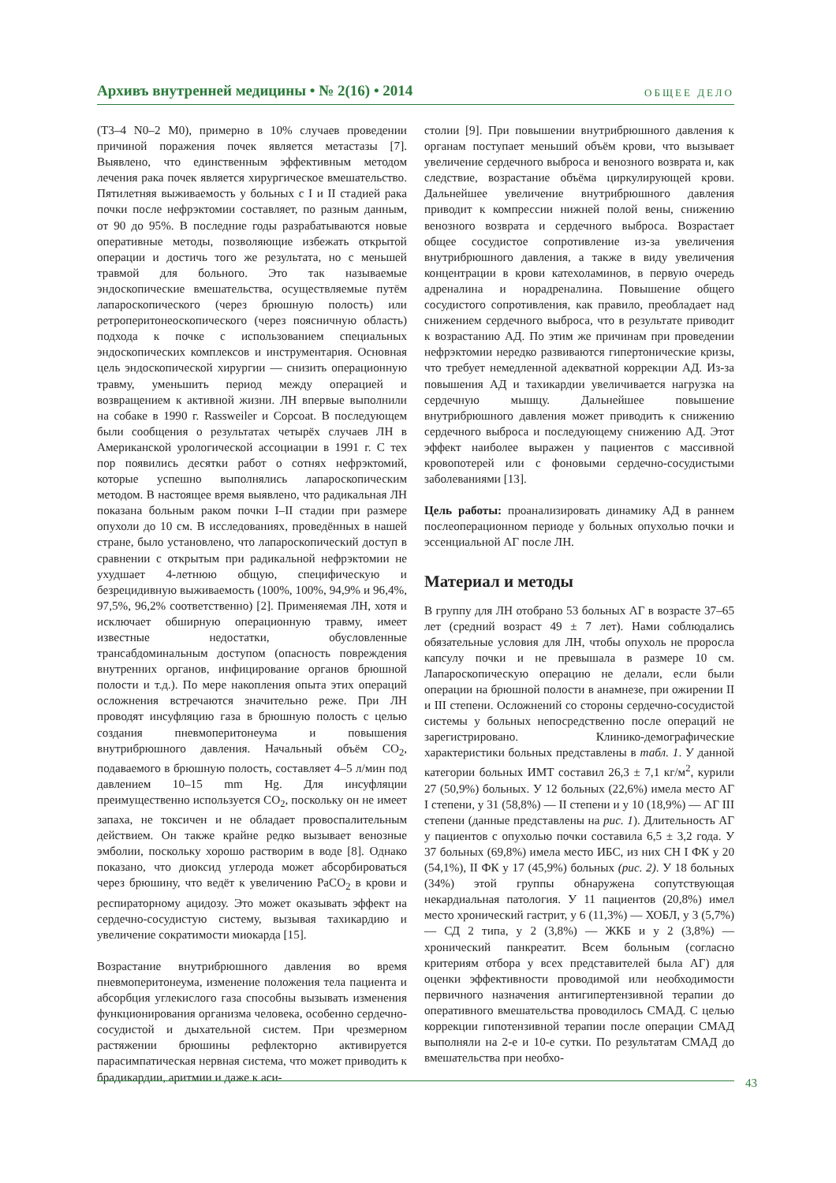Архивъ внутренней медицины • № 2(16) • 2014 ОБЩЕЕ ДЕЛО
(T3–4 N0–2 M0), примерно в 10% случаев проведении причиной поражения почек является метастазы [7]. Выявлено, что единственным эффективным методом лечения рака почек является хирургическое вмешательство. Пятилетняя выживаемость у больных с I и II стадией рака почки после нефрэктомии составляет, по разным данным, от 90 до 95%. В последние годы разрабатываются новые оперативные методы, позволяющие избежать открытой операции и достичь того же результата, но с меньшей травмой для больного. Это так называемые эндоскопические вмешательства, осуществляемые путём лапароскопического (через брюшную полость) или ретроперитонеоскопического (через поясничную область) подхода к почке с использованием специальных эндоскопических комплексов и инструментария. Основная цель эндоскопической хирургии — снизить операционную травму, уменьшить период между операцией и возвращением к активной жизни. ЛН впервые выполнили на собаке в 1990 г. Rassweiler и Copcoat. В последующем были сообщения о результатах четырёх случаев ЛН в Американской урологической ассоциации в 1991 г. С тех пор появились десятки работ о сотнях нефрэктомий, которые успешно выполнялись лапароскопическим методом. В настоящее время выявлено, что радикальная ЛН показана больным раком почки I–II стадии при размере опухоли до 10 см. В исследованиях, проведённых в нашей стране, было установлено, что лапароскопический доступ в сравнении с открытым при радикальной нефрэктомии не ухудшает 4-летнюю общую, специфическую и безрецидивную выживаемость (100%, 100%, 94,9% и 96,4%, 97,5%, 96,2% соответственно) [2]. Применяемая ЛН, хотя и исключает обширную операционную травму, имеет известные недостатки, обусловленные трансабдоминальным доступом (опасность повреждения внутренних органов, инфицирование органов брюшной полости и т.д.). По мере накопления опыта этих операций осложнения встречаются значительно реже. При ЛН проводят инсуфляцию газа в брюшную полость с целью создания пневмоперитонеума и повышения внутрибрюшного давления. Начальный объём CO<sub>2</sub>, подаваемого в брюшную полость, составляет 4–5 л/мин под давлением 10–15 mm Hg. Для инсуфляции преимущественно используется CO<sub>2</sub>, поскольку он не имеет запаха, не токсичен и не обладает провоспалительным действием. Он также крайне редко вызывает венозные эмболии, поскольку хорошо растворим в воде [8]. Однако показано, что диоксид углерода может абсорбироваться через брюшину, что ведёт к увеличению PaCO<sub>2</sub> в крови и респираторному ацидозу. Это может оказывать эффект на сердечно-сосудистую систему, вызывая тахикардию и увеличение сократимости миокарда [15].
Возрастание внутрибрюшного давления во время пневмоперитонеума, изменение положения тела пациента и абсорбция углекислого газа способны вызывать изменения функционирования организма человека, особенно сердечно-сосудистой и дыхательной систем. При чрезмерном растяжении брюшины рефлекторно активируется парасимпатическая нервная система, что может приводить к брадикардии, аритмии и даже к аси-
столии [9]. При повышении внутрибрюшного давления к органам поступает меньший объём крови, что вызывает увеличение сердечного выброса и венозного возврата и, как следствие, возрастание объёма циркулирующей крови. Дальнейшее увеличение внутрибрюшного давления приводит к компрессии нижней полой вены, снижению венозного возврата и сердечного выброса. Возрастает общее сосудистое сопротивление из-за увеличения внутрибрюшного давления, а также в виду увеличения концентрации в крови катехоламинов, в первую очередь адреналина и норадреналина. Повышение общего сосудистого сопротивления, как правило, преобладает над снижением сердечного выброса, что в результате приводит к возрастанию АД. По этим же причинам при проведении нефрэктомии нередко развиваются гипертонические кризы, что требует немедленной адекватной коррекции АД. Из-за повышения АД и тахикардии увеличивается нагрузка на сердечную мышцу. Дальнейшее повышение внутрибрюшного давления может приводить к снижению сердечного выброса и последующему снижению АД. Этот эффект наиболее выражен у пациентов с массивной кровопотерей или с фоновыми сердечно-сосудистыми заболеваниями [13].
Цель работы: проанализировать динамику АД в раннем послеоперационном периоде у больных опухолью почки и эссенциальной АГ после ЛН.
Материал и методы
В группу для ЛН отобрано 53 больных АГ в возрасте 37–65 лет (средний возраст 49 ± 7 лет). Нами соблюдались обязательные условия для ЛН, чтобы опухоль не проросла капсулу почки и не превышала в размере 10 см. Лапароскопическую операцию не делали, если были операции на брюшной полости в анамнезе, при ожирении II и III степени. Осложнений со стороны сердечно-сосудистой системы у больных непосредственно после операций не зарегистрировано. Клинико-демографические характеристики больных представлены в табл. 1. У данной категории больных ИМТ составил 26,3 ± 7,1 кг/м<sup>2</sup>, курили 27 (50,9%) больных. У 12 больных (22,6%) имела место АГ I степени, у 31 (58,8%) — II степени и у 10 (18,9%) — АГ III степени (данные представлены на рис. 1). Длительность АГ у пациентов с опухолью почки составила 6,5 ± 3,2 года. У 37 больных (69,8%) имела место ИБС, из них СН I ФК у 20 (54,1%), II ФК у 17 (45,9%) больных (рис. 2). У 18 больных (34%) этой группы обнаружена сопутствующая некардиальная патология. У 11 пациентов (20,8%) имел место хронический гастрит, у 6 (11,3%) — ХОБЛ, у 3 (5,7%) — СД 2 типа, у 2 (3,8%) — ЖКБ и у 2 (3,8%) — хронический панкреатит. Всем больным (согласно критериям отбора у всех представителей была АГ) для оценки эффективности проводимой или необходимости первичного назначения антигипертензивной терапии до оперативного вмешательства проводилось СМАД. С целью коррекции гипотензивной терапии после операции СМАД выполняли на 2-е и 10-е сутки. По результатам СМАД до вмешательства при необхо-
43